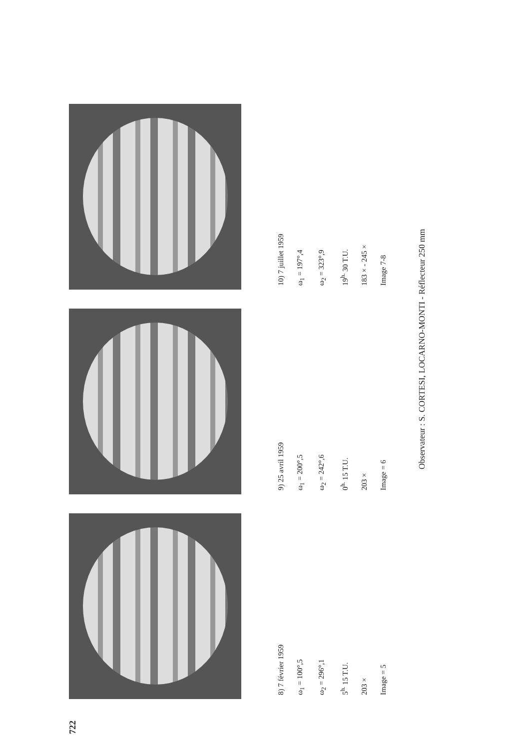722
8) 7 février 1959
ω<sub>1</sub> = 100°,5
ω<sub>2</sub> = 296°,1
5<sup>h.</sup> 15 T.U.
203 ×
Image = 5
9) 25 avril 1959
ω<sub>1</sub> = 200°,5
ω<sub>2</sub> = 242°,6
0<sup>h.</sup> 15 T.U.
203 ×
Image = 6
10) 7 juillet 1959
ω<sub>1</sub> = 197°,4
ω<sub>2</sub> = 323°,9
19<sup>h.</sup> 30 T.U.
183 × - 245 ×
Image 7-8
Observateur : S. CORTESI, LOCARNO-MONTI - Réflecteur 250 mm